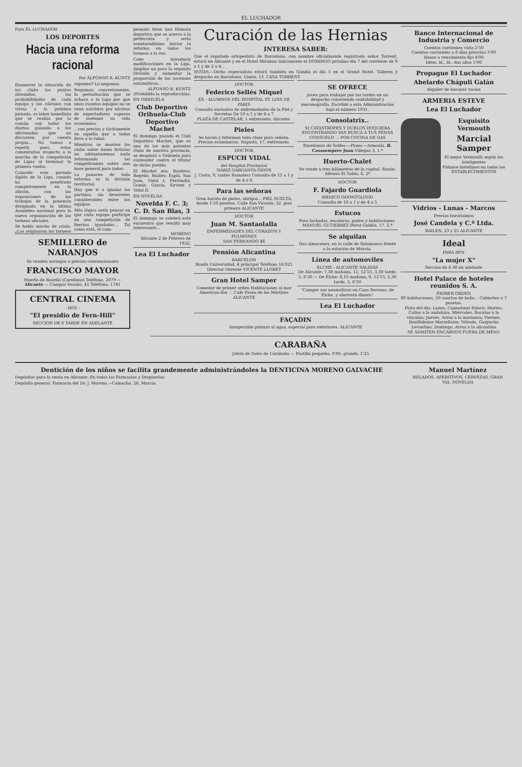EL LUCHADOR
Para EL LUCHADOR
LOS DEPORTES
Hacia una reforma racional
Por ALFONSO R. KUNTZ
Enumerar la situación de los clubs los puntos obtenidos, las probabilidades de cada equipo y los cálculos con vistas a la próxima jornada, es labor inmediata que se realiza por lo común con todos los diarios guiando a los aficionados que no discurren por cuenta propia... No vamos a repetir, pues, estos comentarios respecto a la marcha de la competición de Ligas al terminar la primera vuelta.
Coincide este periodo álgido de la Liga, cuando ha penetrado completamente en la afición, con las exposiciones de los trabajos de la ponencia designada en la última Asamblea nacional para la nueva organización de los torneos oficiales.
Se habla mucho de crisis. ¿Las originaron los torneos vigentes? Lo negamos.
Negamos, concretamente, la perturbación que se achaca a la Liga por que unos cuantos equipos no se vean asistidos por núcleos de espectadores capaces de sostener su vida económica.
...ran precisa y tácitamente en aquello que a todos lleva a la ruina.
Mientras se monten los clubs sobre bases ficticias no adelantaremos nada reformando las competiciones sobre una base general para todos.
La panacea de toda reforma es la división territorial.
Hay que ir a igualar los partidos, sin desniveles considerables entre los equipos.
Más lógico sería pensar en que cada equipo participe en una competición de fuerzas igualadas... Tal como está, el cam-
SEMILLERO de NARANJOS
Se venden naranjos a precios convencionales
FRANCISCO MAYOR
Huerto de Roselló (Carolinas) Teléfono, 2079 — Alicante — Campos Vasallo, 41 Teléfono, 1741
CENTRAL CINEMA
- HOY -
"El presidio de Fern-Hill"
SECCION DE 6 TARDE EN ADELANTE
peonato tiene una fórmula deportiva que se acerca a la perfección y sería aventuradísimo iniciar la reforma en todos los torneos a la vez.
Cabe introducir modificaciones en la Liga. Ampliar un poco la segunda División y aumentar la proporción de los ascensos automáticos...
ALFONSO R. KUNTZ
(Prohibida la reproducción).
EN ORIHUELA
Club Deportivo Orihuela-Club Deportivo Machet
El domingo pasado el Club Deportivo Machet, que es uno de los más potentes clubs de nuestra provincia, se desplazó a Orihuela para contender contra el titular de dicho pueblo.
El Machet era: Bordera; Rogelio, Maltes; Esplá, San Juan, Vidal I; Ferrándiz, Gomis, García, Sirvent y Vidal II.
EN NOVELDA
Novelda F. C. 3; C. D. San Blas, 3
El domingo se celebró este encuentro que resultó muy interesante...
MORENO
Alicante 2 de Febrero de 1932.
Lea El Luchador
Curación de las Hernias
INTERESA SABER:
Que el reputado ortopedista de Barcelona, con nombre oficialmente registrado señor Torrent, estará en Alicante y en el Hotel Miramar únicamente el DOMINGO próximo día 7 del corriente de 9 a 1 y de 2 a 4...
NOTAS.—Dicho especialista estará también en Gandía el día 5 en el Grand Hotel. Talleres y despacho en Barcelona: Unión, 13. CASA TORRENT.
DOCTOR
Federico Sellés Miquel
EX - ALUMNOS DEL HOSPITAL ST. LOIS DE PARIS
Consulta exclusiva de enfermedades de la Piel y Secretas De 10 a 1 y de 6 a 7
PLAZA DE CASTELAR, 1 entresuelo, Alicante.
Pieles
Se hacen y reforman toda clase para señora. Precios económicos. Sagasta, 17, entresuelo.
DOCTOR
ESPUCH VIDAL
del Hospital Provincial
NARIZ-GARGANTA-OIDOS
J. Costa, 9, (antes Ramales) Consulta de 11 a 1 y de 4 a 6
Para las señoras
Gran barato de pieles, abrigos... PIEL SUELTA, desde 1'50 pesetas. Calle San Vicente, 32. piso primero ALICANTE
DOCTOR
Juan M. Santaolalla
ENFERMEDADES DEL CORAZON Y PULMONES
SAN FERNANDO 46
Pensión Alicantina
BARCELON
Ronda Universidad, 4 principal Teléfono 16.921
Director Gerente VICENTE LLORET
Gran Hotel Samper
Comedor de primer orden Habitaciones al mar American-Bar .·. Cafe Paseo de los Mártires ALICANTE
SE OFRECE
Joven para trabajar por las tardes en un despacho conociendo contabilidad y mecanografía. Escribid a esta Administración bajo el número 1931.
Consolatrix..
SI CATASTROFES Y DUELOS DOQUIERA ENCONTRANDO VAS BUSCA A TUS PENAS CONSUELO ... POR COCINA DE GAS
Enseñanza de Solfeo.—Piano.—Armonía. R. Casasempere Juan Villegas 3, 1.º
Huerto-Chalet
Se vende a tres kilómetros de la capital. Razón: Alfonso El Sabio, 6, 2º
DOCTOR
F. Fajardo Guardiola
MEDICO ODONTOLOGO
Consulta de 10 a 1 y de 4 a 5
Estucos
Para fachadas, escaleras, patios y habitaciones. MANUEL GUTIERREZ Pérez Galdós, 17, 2.º
Se alquilan
Dos almacenes, en la calle de Salamanca frente a la estación de Murcia.
Línea de automoviles
ELCHE - ALICANTE SALIDAS
De Alicante: 7,30 mañana, 11, 12'15, 3,30 tarde, 5, 6'30 — De Elche: 8,15 mañana, 9, 12'15, 2,30 tarde, 3, 6'30
"Compre sus neumáticos en Casa Serrano, de Elche, y ahorrará dinero"
Lea El Luchador
FAÇADIN
Insuperable pintura al agua, especial para exteriores. ALICANTE
Banco Internacional de Industria y Comercio
Cuentas corrientes vista 2'50
Cuentas corrientes a 8 días preaviso 3'00
Bonos a vencimiento fijo 4'00
Idem, íd., íd., dos años 5'00
Propague El Luchador
Abelardo Chápuli Galán
Alquiler de bocoyes vacíos
ARMERIA ESTEVE
Lea El Luchador
Exquisito Vermouth
Marcial Samper
El mejor Vermouth según los inteligentes
Pídanse botellines en todos los ESTABLECIMIENTOS
Vidrios - Lunas - Marcos
Precios baratísimos
José Candela y C.ª Ltda.
BAILEN, 23 y 25 ALICANTE
Ideal
PARA HOY
"La mujer X"
Seccion de 6 30 en adelante
Hotel Palace de hoteles reunidos S. A.
PRIMER ORDEN
80 habitaciones, 50 cuartos de baño... Cubiertos a 7 pesetas.
Plato del día: Lunes, Cannelonis Palace; Martes, Callos a la andaluza; Miércoles, Bacalao a la vizcaina; Jueves, Arroz a la marinera; Viernes, Bouillabaise Marsellaise; Sábado, Gazpacho Levantino; Domingo, Arroz a la alicantina
SE ADMITEN ENCARGOS FUERA DE MENU
CARABAÑA
Jabón de Sales de Carabaña — Pastilla pequeña, 0'80; grande, 1'25
Dentición de los niños se facilita grandemente administrándoles la DENTICINA MORENO GALVACHE
Depósitos para la venta en Alicante: En todas las Farmacias y Droguerías
Depósito general: Farmacia del Dr. J. Moreno.—Camacho, 26, Murcia.
Manuel Martínez
HELADOS, APERITIVOS, CERVEZAS, GRAN VIA, NOVELDA